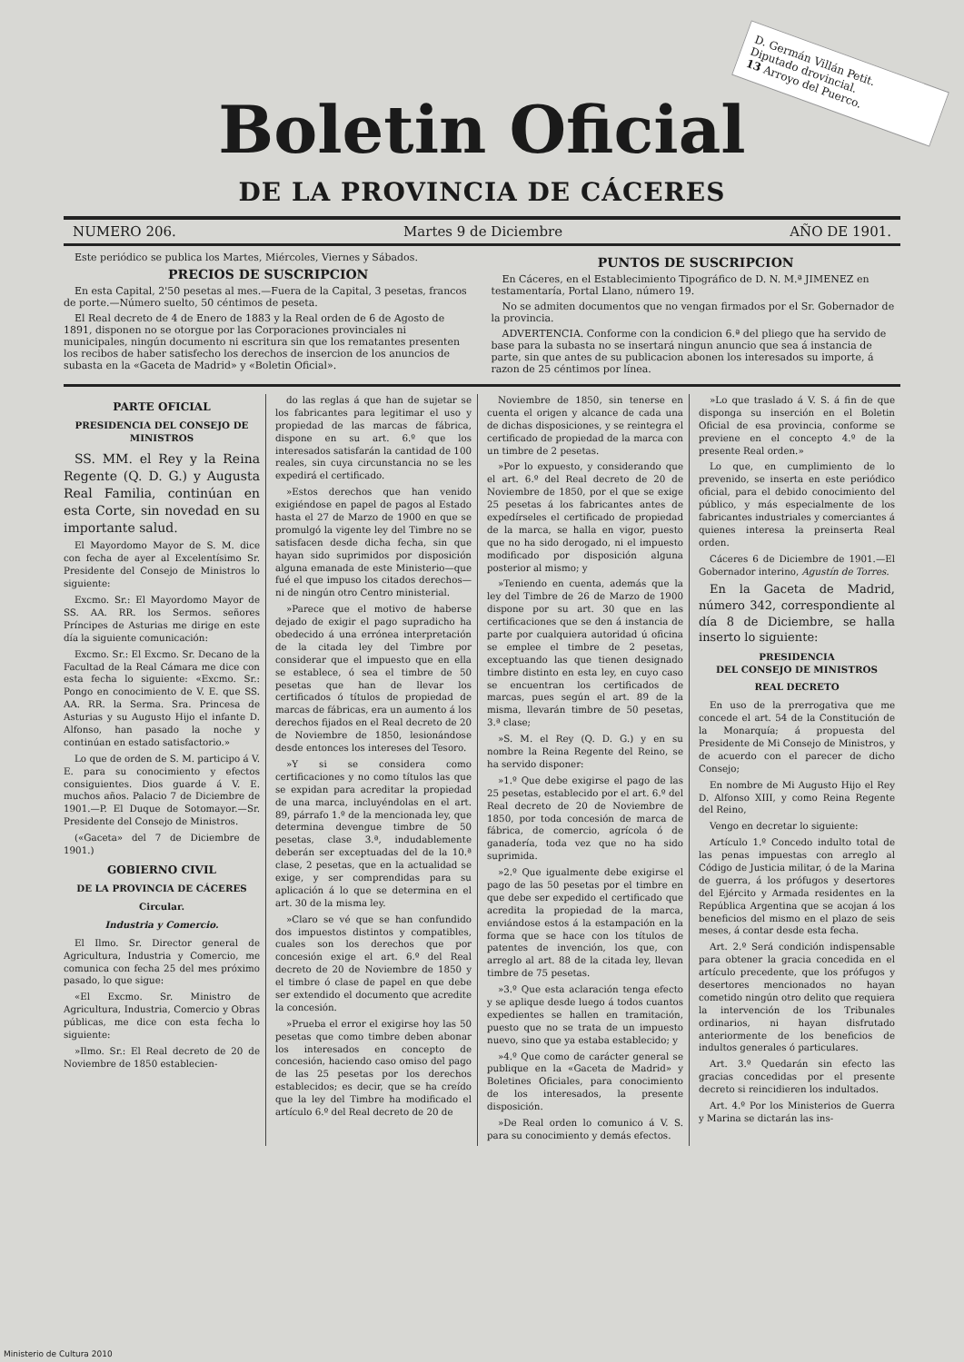D. Germán Villán Petit.
Diputado drovincial.
13 Arroyo del Puerco.
Boletin Oficial
DE LA PROVINCIA DE CÁCERES
NUMERO 206. Martes 9 de Diciembre AÑO DE 1901.
Este periódico se publica los Martes, Miércoles, Viernes y Sábados.
PRECIOS DE SUSCRIPCION
En esta Capital, 2'50 pesetas al mes.—Fuera de la Capital, 3 pesetas, francos de porte.—Número suelto, 50 céntimos de peseta.
El Real decreto de 4 de Enero de 1883 y la Real orden de 6 de Agosto de 1891, disponen no se otorgue por las Corporaciones provinciales ni municipales, ningún documento ni escritura sin que los rematantes presenten los recibos de haber satisfecho los derechos de insercion de los anuncios de subasta en la «Gaceta de Madrid» y «Boletin Oficial».
PUNTOS DE SUSCRIPCION
En Cáceres, en el Establecimiento Tipográfico de D. N. M.ª JIMENEZ en testamentaría, Portal Llano, número 19.
No se admiten documentos que no vengan firmados por el Sr. Gobernador de la provincia.
ADVERTENCIA. Conforme con la condicion 6.ª del pliego que ha servido de base para la subasta no se insertará ningun anuncio que sea á instancia de parte, sin que antes de su publicacion abonen los interesados su importe, á razon de 25 céntimos por línea.
PARTE OFICIAL
PRESIDENCIA DEL CONSEJO DE MINISTROS
SS. MM. el Rey y la Reina Regente (Q. D. G.) y Augusta Real Familia, continúan en esta Corte, sin novedad en su importante salud.
El Mayordomo Mayor de S. M. dice con fecha de ayer al Excelentísimo Sr. Presidente del Consejo de Ministros lo siguiente:
Excmo. Sr.: El Mayordomo Mayor de SS. AA. RR. los Sermos. señores Príncipes de Asturias me dirige en este día la siguiente comunicación:
Excmo. Sr.: El Excmo. Sr. Decano de la Facultad de la Real Cámara me dice con esta fecha lo siguiente: «Excmo. Sr.: Pongo en conocimiento de V. E. que SS. AA. RR. la Serma. Sra. Princesa de Asturias y su Augusto Hijo el infante D. Alfonso, han pasado la noche y continúan en estado satisfactorio.»
Lo que de orden de S. M. participo á V. E. para su conocimiento y efectos consiguientes. Dios guarde á V. E. muchos años. Palacio 7 de Diciembre de 1901.—P. El Duque de Sotomayor.—Sr. Presidente del Consejo de Ministros.
(«Gaceta» del 7 de Diciembre de 1901.)
GOBIERNO CIVIL
DE LA PROVINCIA DE CÁCERES
Circular.
Industria y Comercio.
El Ilmo. Sr. Director general de Agricultura, Industria y Comercio, me comunica con fecha 25 del mes próximo pasado, lo que sigue:
«El Excmo. Sr. Ministro de Agricultura, Industria, Comercio y Obras públicas, me dice con esta fecha lo siguiente:
»Ilmo. Sr.: El Real decreto de 20 de Noviembre de 1850 establecien-
do las reglas á que han de sujetar se los fabricantes para legitimar el uso y propiedad de las marcas de fábrica, dispone en su art. 6.º que los interesados satisfarán la cantidad de 100 reales, sin cuya circunstancia no se les expedirá el certificado.
»Estos derechos que han venido exigiéndose en papel de pagos al Estado hasta el 27 de Marzo de 1900 en que se promulgó la vigente ley del Timbre no se satisfacen desde dicha fecha, sin que hayan sido suprimidos por disposición alguna emanada de este Ministerio—que fué el que impuso los citados derechos—ni de ningún otro Centro ministerial.
»Parece que el motivo de haberse dejado de exigir el pago supradicho ha obedecido á una errónea interpretación de la citada ley del Timbre por considerar que el impuesto que en ella se establece, ó sea el timbre de 50 pesetas que han de llevar los certificados ó títulos de propiedad de marcas de fábricas, era un aumento á los derechos fijados en el Real decreto de 20 de Noviembre de 1850, lesionándose desde entonces los intereses del Tesoro.
»Y si se considera como certificaciones y no como títulos las que se expidan para acreditar la propiedad de una marca, incluyéndolas en el art. 89, párrafo 1.º de la mencionada ley, que determina devengue timbre de 50 pesetas, clase 3.ª, indudablemente deberán ser exceptuadas del de la 10.ª clase, 2 pesetas, que en la actualidad se exige, y ser comprendidas para su aplicación á lo que se determina en el art. 30 de la misma ley.
»Claro se vé que se han confundido dos impuestos distintos y compatibles, cuales son los derechos que por concesión exige el art. 6.º del Real decreto de 20 de Noviembre de 1850 y el timbre ó clase de papel en que debe ser extendido el documento que acredite la concesión.
»Prueba el error el exigirse hoy las 50 pesetas que como timbre deben abonar los interesados en concepto de concesión, haciendo caso omiso del pago de las 25 pesetas por los derechos establecidos; es decir, que se ha creído que la ley del Timbre ha modificado el artículo 6.º del Real decreto de 20 de
Noviembre de 1850, sin tenerse en cuenta el origen y alcance de cada una de dichas disposiciones, y se reintegra el certificado de propiedad de la marca con un timbre de 2 pesetas.
»Por lo expuesto, y considerando que el art. 6.º del Real decreto de 20 de Noviembre de 1850, por el que se exige 25 pesetas á los fabricantes antes de expedírseles el certificado de propiedad de la marca, se halla en vigor, puesto que no ha sido derogado, ni el impuesto modificado por disposición alguna posterior al mismo; y
»Teniendo en cuenta, además que la ley del Timbre de 26 de Marzo de 1900 dispone por su art. 30 que en las certificaciones que se den á instancia de parte por cualquiera autoridad ú oficina se emplee el timbre de 2 pesetas, exceptuando las que tienen designado timbre distinto en esta ley, en cuyo caso se encuentran los certificados de marcas, pues según el art. 89 de la misma, llevarán timbre de 50 pesetas, 3.ª clase;
»S. M. el Rey (Q. D. G.) y en su nombre la Reina Regente del Reino, se ha servido disponer:
»1.º Que debe exigirse el pago de las 25 pesetas, establecido por el art. 6.º del Real decreto de 20 de Noviembre de 1850, por toda concesión de marca de fábrica, de comercio, agrícola ó de ganadería, toda vez que no ha sido suprimida.
»2.º Que igualmente debe exigirse el pago de las 50 pesetas por el timbre en que debe ser expedido el certificado que acredita la propiedad de la marca, enviándose estos á la estampación en la forma que se hace con los títulos de patentes de invención, los que, con arreglo al art. 88 de la citada ley, llevan timbre de 75 pesetas.
»3.º Que esta aclaración tenga efecto y se aplique desde luego á todos cuantos expedientes se hallen en tramitación, puesto que no se trata de un impuesto nuevo, sino que ya estaba establecido; y
»4.º Que como de carácter general se publique en la «Gaceta de Madrid» y Boletines Oficiales, para conocimiento de los interesados, la presente disposición.
»De Real orden lo comunico á V. S. para su conocimiento y demás efectos.
»Lo que traslado á V. S. á fin de que disponga su inserción en el Boletin Oficial de esa provincia, conforme se previene en el concepto 4.º de la presente Real orden.»
Lo que, en cumplimiento de lo prevenido, se inserta en este periódico oficial, para el debido conocimiento del público, y más especialmente de los fabricantes industriales y comerciantes á quienes interesa la preinserta Real orden.
Cáceres 6 de Diciembre de 1901.—El Gobernador interino, Agustín de Torres.
En la Gaceta de Madrid, número 342, correspondiente al día 8 de Diciembre, se halla inserto lo siguiente:
PRESIDENCIA
DEL CONSEJO DE MINISTROS
REAL DECRETO
En uso de la prerrogativa que me concede el art. 54 de la Constitución de la Monarquía; á propuesta del Presidente de Mi Consejo de Ministros, y de acuerdo con el parecer de dicho Consejo;
En nombre de Mi Augusto Hijo el Rey D. Alfonso XIII, y como Reina Regente del Reino,
Vengo en decretar lo siguiente:
Artículo 1.º Concedo indulto total de las penas impuestas con arreglo al Código de Justicia militar, ó de la Marina de guerra, á los prófugos y desertores del Ejército y Armada residentes en la República Argentina que se acojan á los beneficios del mismo en el plazo de seis meses, á contar desde esta fecha.
Art. 2.º Será condición indispensable para obtener la gracia concedida en el artículo precedente, que los prófugos y desertores mencionados no hayan cometido ningún otro delito que requiera la intervención de los Tribunales ordinarios, ni hayan disfrutado anteriormente de los beneficios de indultos generales ó particulares.
Art. 3.º Quedarán sin efecto las gracias concedidas por el presente decreto si reincidieren los indultados.
Art. 4.º Por los Ministerios de Guerra y Marina se dictarán las ins-
Ministerio de Cultura 2010